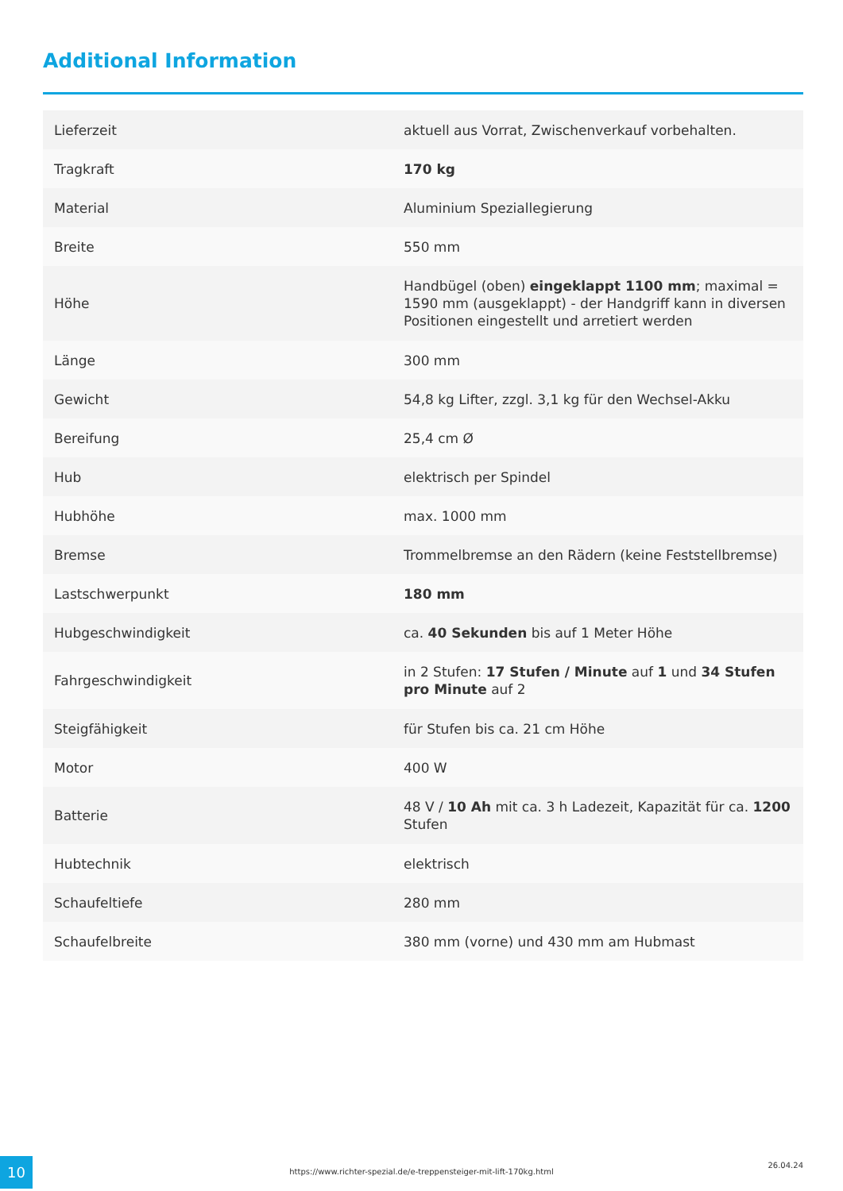Additional Information
| Lieferzeit | aktuell aus Vorrat, Zwischenverkauf vorbehalten. |
| Tragkraft | 170 kg |
| Material | Aluminium Speziallegierung |
| Breite | 550 mm |
| Höhe | Handbügel (oben) eingeklappt 1100 mm ; maximal = 1590 mm (ausgeklappt) - der Handgriff kann in diversen Positionen eingestellt und arretiert werden |
| Länge | 300 mm |
| Gewicht | 54,8 kg Lifter, zzgl. 3,1 kg für den Wechsel-Akku |
| Bereifung | 25,4 cm Ø |
| Hub | elektrisch per Spindel |
| Hubhöhe | max. 1000 mm |
| Bremse | Trommelbremse an den Rädern (keine Feststellbremse) |
| Lastschwerpunkt | 180 mm |
| Hubgeschwindigkeit | ca. 40 Sekunden bis auf 1 Meter Höhe |
| Fahrgeschwindigkeit | in 2 Stufen: 17 Stufen / Minute auf 1 und 34 Stufen pro Minute auf 2 |
| Steigfähigkeit | für Stufen bis ca. 21 cm Höhe |
| Motor | 400 W |
| Batterie | 48 V / 10 Ah mit ca. 3 h Ladezeit, Kapazität für ca. 1200 Stufen |
| Hubtechnik | elektrisch |
| Schaufeltiefe | 280 mm |
| Schaufelbreite | 380 mm (vorne) und 430 mm am Hubmast |
10 https://www.richter-spezial.de/e-treppensteiger-mit-lift-170kg.html
26.04.24